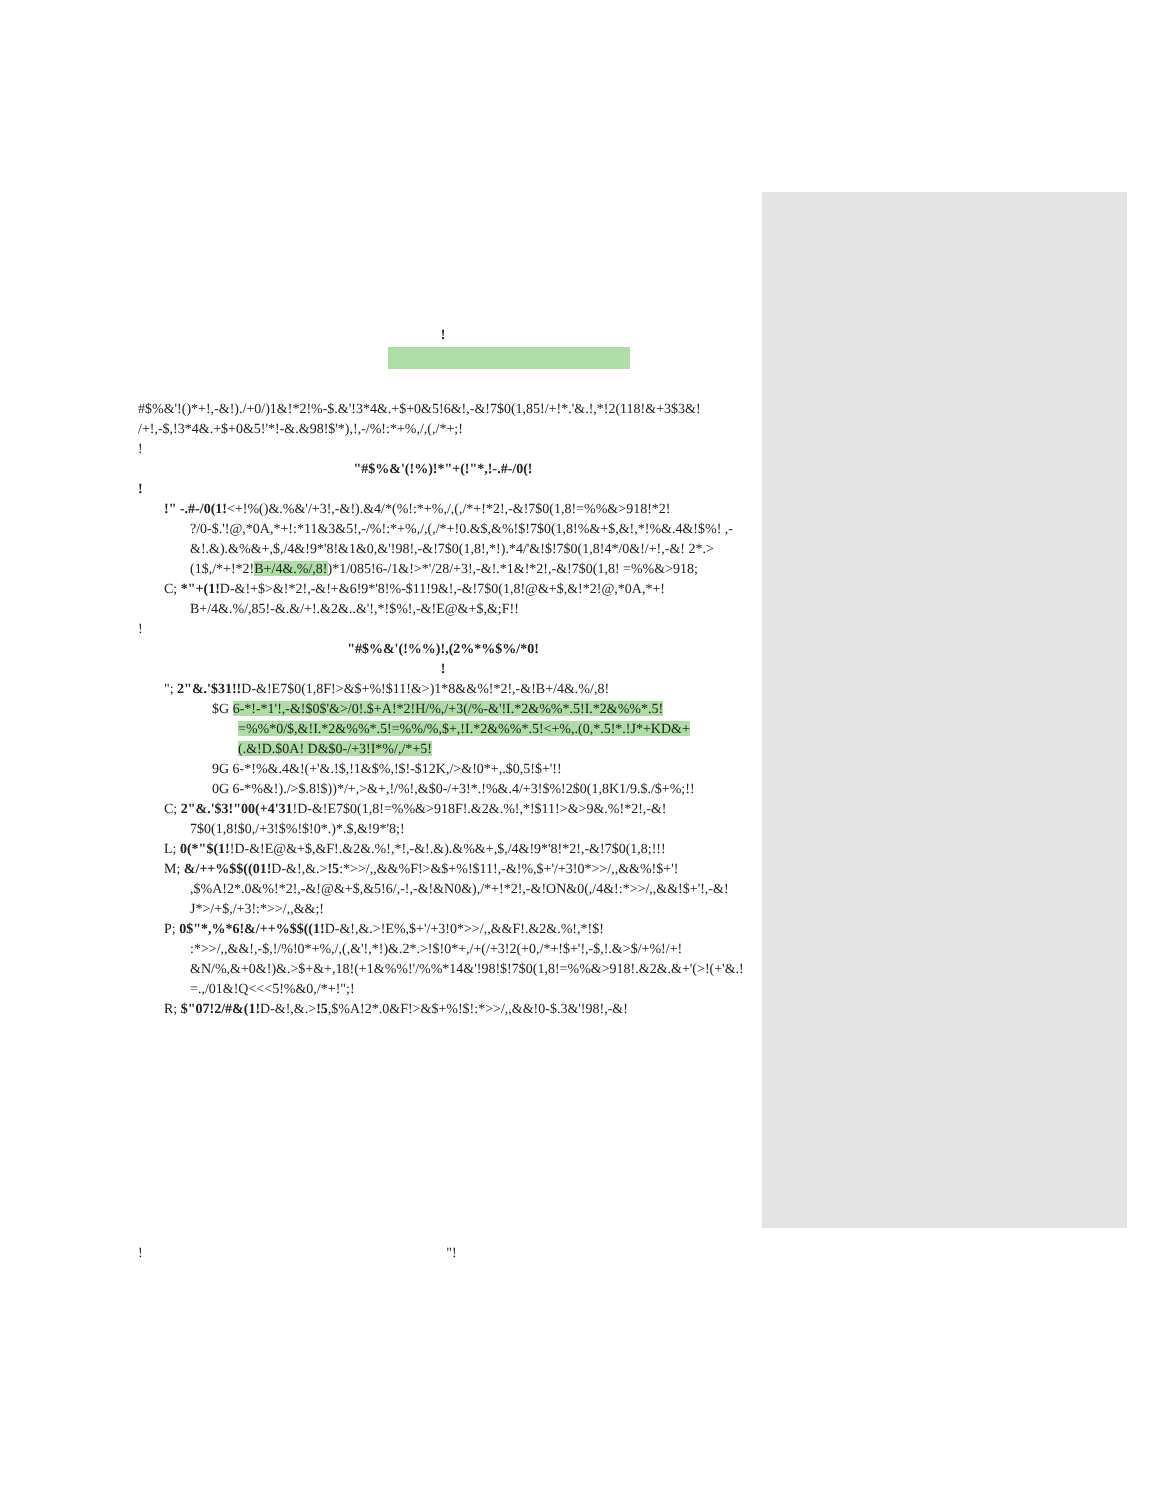!
#$%&'!()*+!,-&!)./+0/)1&!*2!%-$.&'!3*4&.+$+0&5!6&!,-&!7$0(1,85!/+!*.'&.!,*!2(118!&+3$3&! /+!,-$,!3*4&.+$+0&5!'*!-&.&98!$'*),!,-/%!:*+%,/,(,/*+;!
!
"#$%&'(!%)!*"+(!"*,!-.#-/0(!
!
!" -.#-/0(1!<+!%()&.%&'/+3!,-&!).&4/*(%!:*+%,/,(,/*+!*2!,-&!7$0(1,8!=%%&>918!*2! ?/0-$.'!@,*0A,*+!:*11&3&5!,-/%!:*+%,/,(,/*+!0.&$,&%!$!7$0(1,8!%&+$,&!,*!%&.4&!$%! ,-&!.&).&%&+,$,/4&!9*'8!&1&0,&'!98!,-&!7$0(1,8!,*!).*4/'&!$!7$0(1,8!4*/0&!/+!,-&! 2*.>(1$,/*+!*2!B+/4&.%/,8!)*1/085!6-/1&!>*'/28/+3!,-&!.*1&!*2!,-&!7$0(1,8! =%%&>918;
C; *"+(1!D-&!+$>&!*2!,-&!+&6!9*'8!%-$11!9&!,-&!7$0(1,8!@&+$,&!*2!@,*0A,*+! B+/4&.%/,85!-&.&/+!.&2&..&'!,*!$%!,-&!E@&+$,&;F!!
!
"#$%&'(!%%)!,(2%*%$%/*0!
!
"; 2"&.'$31!!D-&!E7$0(1,8F!>&$+%!$11!&>)1*8&&%!*2!,-&!B+/4&.%/,8!
$G 6-*!-*1'!,-&!$0$'&>/0!.$+A!*2!H/%,/+3(/%-&'!I.*2&%%*.5!I.*2&%%*.5! =%%*0/$,&!I.*2&%%*.5!=%%/%,$+,!I.*2&%%*.5!<+%,.(0,*.5!*.!J*+KD&+(.&!D.$0A! D&$0-/+3!I*%/,/*+5!
9G 6-*!%&.4&!(+'&.!$,!1&$%,!$!-$12K,/>&!0*+,.$0,5!$+'!!
0G 6-*%&!)./>$.8!$))*/+,>&+,!/%!,&$0-/+3!*.!%&.4/+3!$%!2$0(1,8K1/9.$./$+%;!!
C; 2"&.'$3!"00(+4'31!D-&!E7$0(1,8!=%%&>918F!.&2&.%!,*!$11!>&>9&.%!*2!,-&! 7$0(1,8!$0,/+3!$%!$!0*.)*.$,&!9*'8;!
L; 0(*"$(1!!D-&!E@&+$,&F!.&2&.%!,*!,-&!.&).&%&+,$,/4&!9*'8!*2!,-&!7$0(1,8;!!!
M; &/++%$$((01!D-&!,&.>!5:*>>/,,&&%F!>&$+%!$11!,-&!%,$+'/+3!0*>>/,,&&%!$+'! ,$%A!2*.0&%!*2!,-&!@&+$,&5!6/,-!,-&!&N0&),/*+!*2!,-&!ON&0(,/4&!:*>>/,,&&!$+'!,-&! J*>/+$,/+3!:*>>/,,&&;!
P; 0$"*,%*6!&/++%$$((1!D-&!,&.>!E%,$+'/+3!0*>>/,,&&F!.&2&.%!,*!$! :*>>/,,&&!,-$,!/%!0*+%,/,(,&'!,*!)&.2*.>!$!0*+,/+(/+3!2(+0,/*+!$+'!,-$,!.&>$/+%!/+! &N/%,&+0&!)&.>$+&+,18!(+1&%%!'/%%*14&'!98!$!7$0(1,8!=%%&>918!.&2&.&+'(>!(+'&.! =.,/01&!Q<<<5!%&0,/*+!";!
R; $"07!2/#&(1!D-&!,&.>!5,$%A!2*.0&F!>&$+%!$!:*>>/,,&&!0-$.3&'!98!,-&!
! "!